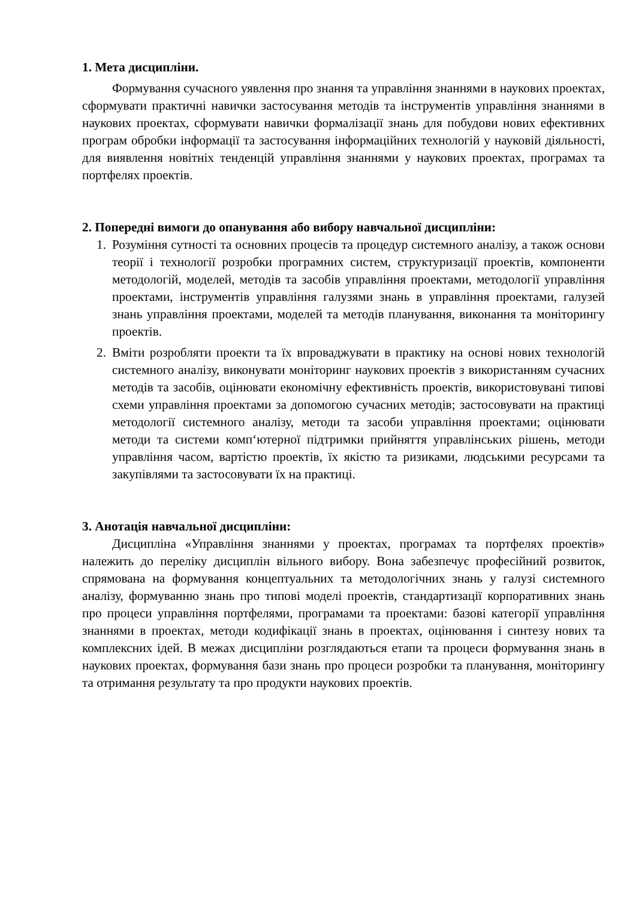1. Мета дисципліни.
Формування сучасного уявлення про знання та управління знаннями в наукових проектах, сформувати практичні навички застосування методів та інструментів управління знаннями в наукових проектах, сформувати навички формалізації знань для побудови нових ефективних програм обробки інформації та застосування інформаційних технологій у науковій діяльності, для виявлення новітніх тенденцій управління знаннями у наукових проектах, програмах та портфелях проектів.
2. Попередні вимоги до опанування або вибору навчальної дисципліни:
1. Розуміння сутності та основних процесів та процедур системного аналізу, а також основи теорії і технології розробки програмних систем, структуризації проектів, компоненти методологій, моделей, методів та засобів управління проектами, методології управління проектами, інструментів управління галузями знань в управління проектами, галузей знань управління проектами, моделей та методів планування, виконання та моніторингу проектів.
2. Вміти розробляти проекти та їх впроваджувати в практику на основі нових технологій системного аналізу, виконувати моніторинг наукових проектів з використанням сучасних методів та засобів, оцінювати економічну ефективність проектів, використовувані типові схеми управління проектами за допомогою сучасних методів; застосовувати на практиці методології системного аналізу, методи та засоби управління проектами; оцінювати методи та системи комп‘ютерної підтримки прийняття управлінських рішень, методи управління часом, вартістю проектів, їх якістю та ризиками, людськими ресурсами та закупівлями та застосовувати їх на практиці.
3. Анотація навчальної дисципліни:
Дисципліна «Управління знаннями у проектах, програмах та портфелях проектів» належить до переліку дисциплін вільного вибору. Вона забезпечує професійний розвиток, спрямована на формування концептуальних та методологічних знань у галузі системного аналізу, формуванню знань про типові моделі проектів, стандартизації корпоративних знань про процеси управління портфелями, програмами та проектами: базові категорії управління знаннями в проектах, методи кодифікації знань в проектах, оцінювання і синтезу нових та комплексних ідей. В межах дисципліни розглядаються етапи та процеси формування знань в наукових проектах, формування бази знань про процеси розробки та планування, моніторингу та отримання результату та про продукти наукових проектів.